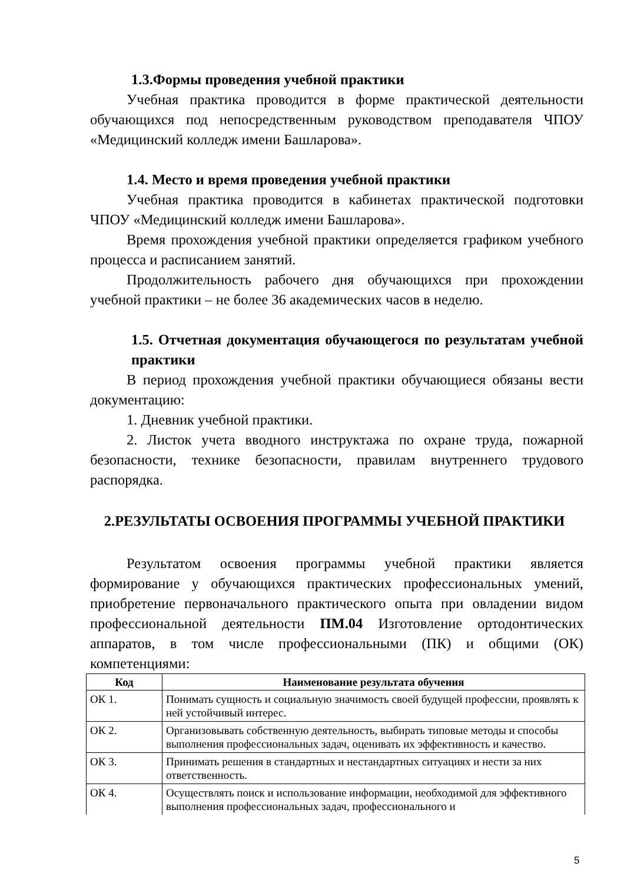1.3.Формы проведения учебной практики
Учебная практика проводится в форме практической деятельности обучающихся под непосредственным руководством преподавателя ЧПОУ «Медицинский колледж имени Башларова».
1.4. Место и время проведения учебной практики
Учебная практика проводится в кабинетах практической подготовки ЧПОУ «Медицинский колледж имени Башларова».
Время прохождения учебной практики определяется графиком учебного процесса и расписанием занятий.
Продолжительность рабочего дня обучающихся при прохождении учебной практики – не более 36 академических часов в неделю.
1.5. Отчетная документация обучающегося по результатам учебной практики
В период прохождения учебной практики обучающиеся обязаны вести документацию:
1. Дневник учебной практики.
2. Листок учета вводного инструктажа по охране труда, пожарной безопасности, технике безопасности, правилам внутреннего трудового распорядка.
2.РЕЗУЛЬТАТЫ ОСВОЕНИЯ ПРОГРАММЫ УЧЕБНОЙ ПРАКТИКИ
Результатом освоения программы учебной практики является формирование у обучающихся практических профессиональных умений, приобретение первоначального практического опыта при овладении видом профессиональной деятельности ПМ.04 Изготовление ортодонтических аппаратов, в том числе профессиональными (ПК) и общими (ОК) компетенциями:
| Код | Наименование результата обучения |
| --- | --- |
| ОК 1. | Понимать сущность и социальную значимость своей будущей профессии, проявлять к ней устойчивый интерес. |
| ОК 2. | Организовывать собственную деятельность, выбирать типовые методы и способы выполнения профессиональных задач, оценивать их эффективность и качество. |
| ОК 3. | Принимать решения в стандартных и нестандартных ситуациях и нести за них ответственность. |
| ОК 4. | Осуществлять поиск и использование информации, необходимой для эффективного выполнения профессиональных задач, профессионального и |
5